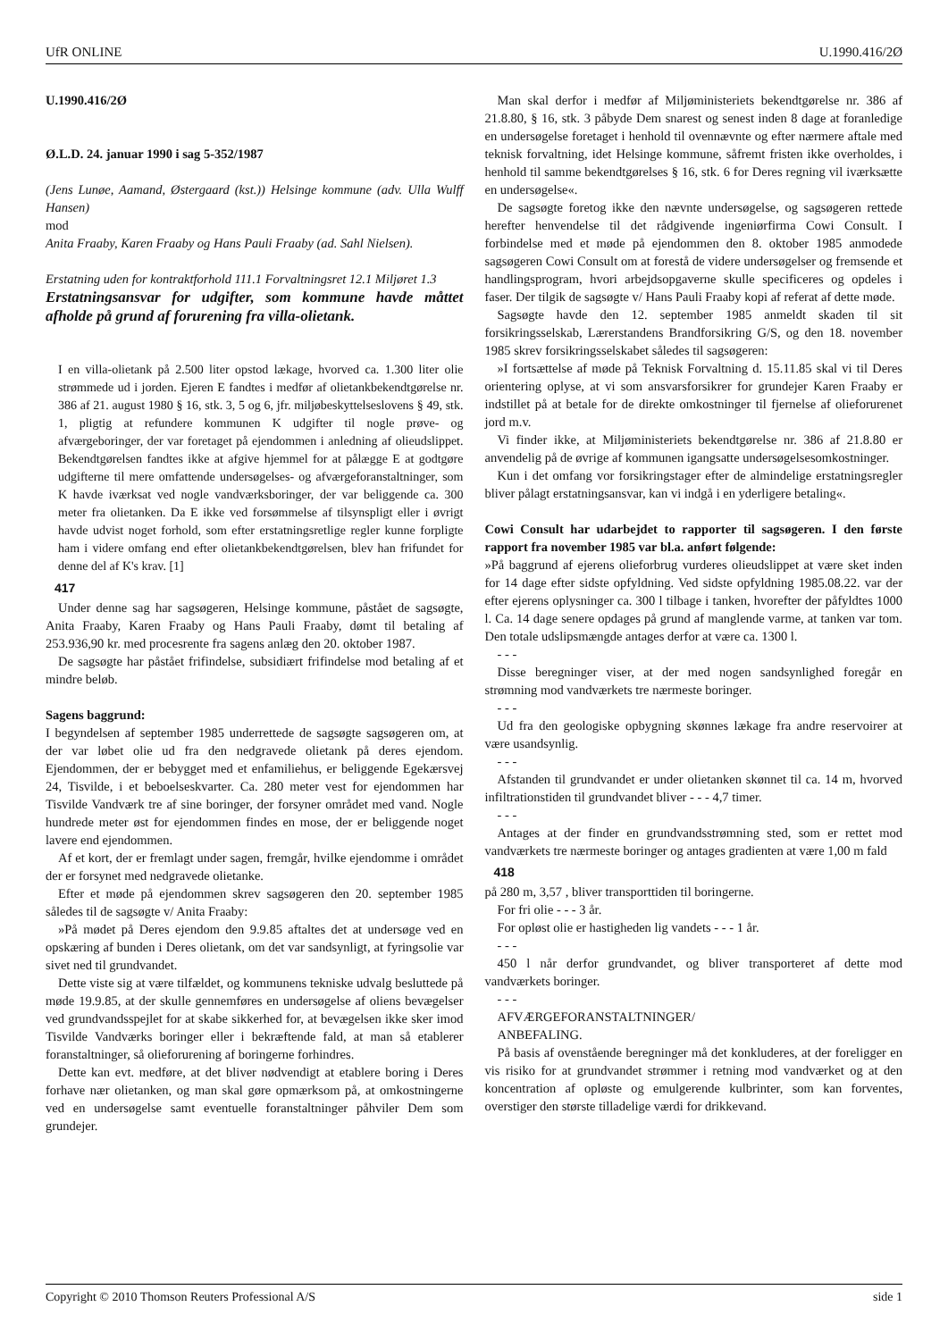UfR ONLINE U.1990.416/2Ø
U.1990.416/2Ø
Ø.L.D. 24. januar 1990 i sag 5-352/1987
(Jens Lunøe, Aamand, Østergaard (kst.)) Helsinge kommune (adv. Ulla Wulff Hansen)
mod
Anita Fraaby, Karen Fraaby og Hans Pauli Fraaby (ad. Sahl Nielsen).
Erstatning uden for kontraktforhold 111.1 Forvaltningsret 12.1 Miljøret 1.3
Erstatningsansvar for udgifter, som kommune havde måttet afholde på grund af forurening fra villa-olietank.
I en villa-olietank på 2.500 liter opstod lækage, hvorved ca. 1.300 liter olie strømmede ud i jorden. Ejeren E fandtes i medfør af olietankbekendtgørelse nr. 386 af 21. august 1980 § 16, stk. 3, 5 og 6, jfr. miljøbeskyttelseslovens § 49, stk. 1, pligtig at refundere kommunen K udgifter til nogle prøve- og afværgeboringer, der var foretaget på ejendommen i anledning af olieudslippet. Bekendtgørelsen fandtes ikke at afgive hjemmel for at pålægge E at godtgøre udgifterne til mere omfattende undersøgelses- og afværgeforanstaltninger, som K havde iværksat ved nogle vandværksboringer, der var beliggende ca. 300 meter fra olietanken. Da E ikke ved forsømmelse af tilsynspligt eller i øvrigt havde udvist noget forhold, som efter erstatningsretlige regler kunne forpligte ham i videre omfang end efter olietankbekendtgørelsen, blev han frifundet for denne del af K's krav. [1]
417
Under denne sag har sagsøgeren, Helsinge kommune, påstået de sagsøgte, Anita Fraaby, Karen Fraaby og Hans Pauli Fraaby, dømt til betaling af 253.936,90 kr. med procesrente fra sagens anlæg den 20. oktober 1987.
De sagsøgte har påstået frifindelse, subsidiært frifindelse mod betaling af et mindre beløb.
Sagens baggrund:
I begyndelsen af september 1985 underrettede de sagsøgte sagsøgeren om, at der var løbet olie ud fra den nedgravede olietank på deres ejendom. Ejendommen, der er bebygget med et enfamiliehus, er beliggende Egekærsvej 24, Tisvilde, i et beboelseskvarter. Ca. 280 meter vest for ejendommen har Tisvilde Vandværk tre af sine boringer, der forsyner området med vand. Nogle hundrede meter øst for ejendommen findes en mose, der er beliggende noget lavere end ejendommen.
Af et kort, der er fremlagt under sagen, fremgår, hvilke ejendomme i området der er forsynet med nedgravede olietanke.
Efter et møde på ejendommen skrev sagsøgeren den 20. september 1985 således til de sagsøgte v/ Anita Fraaby:
»På mødet på Deres ejendom den 9.9.85 aftaltes det at undersøge ved en opskæring af bunden i Deres olietank, om det var sandsynligt, at fyringsolie var sivet ned til grundvandet.
Dette viste sig at være tilfældet, og kommunens tekniske udvalg besluttede på møde 19.9.85, at der skulle gennemføres en undersøgelse af oliens bevægelser ved grundvandsspejlet for at skabe sikkerhed for, at bevægelsen ikke sker imod Tisvilde Vandværks boringer eller i bekræftende fald, at man så etablerer foranstaltninger, så olieforurening af boringerne forhindres.
Dette kan evt. medføre, at det bliver nødvendigt at etablere boring i Deres forhave nær olietanken, og man skal gøre opmærksom på, at omkostningerne ved en undersøgelse samt eventuelle foranstaltninger påhviler Dem som grundejer.
Man skal derfor i medfør af Miljøministeriets bekendtgørelse nr. 386 af 21.8.80, § 16, stk. 3 påbyde Dem snarest og senest inden 8 dage at foranledige en undersøgelse foretaget i henhold til ovennævnte og efter nærmere aftale med teknisk forvaltning, idet Helsinge kommune, såfremt fristen ikke overholdes, i henhold til samme bekendtgørelses § 16, stk. 6 for Deres regning vil iværksætte en undersøgelse«.
De sagsøgte foretog ikke den nævnte undersøgelse, og sagsøgeren rettede herefter henvendelse til det rådgivende ingeniørfirma Cowi Consult. I forbindelse med et møde på ejendommen den 8. oktober 1985 anmodede sagsøgeren Cowi Consult om at forestå de videre undersøgelser og fremsende et handlingsprogram, hvori arbejdsopgaverne skulle specificeres og opdeles i faser. Der tilgik de sagsøgte v/ Hans Pauli Fraaby kopi af referat af dette møde.
Sagsøgte havde den 12. september 1985 anmeldt skaden til sit forsikringsselskab, Lærerstandens Brandforsikring G/S, og den 18. november 1985 skrev forsikringsselskabet således til sagsøgeren:
»I fortsættelse af møde på Teknisk Forvaltning d. 15.11.85 skal vi til Deres orientering oplyse, at vi som ansvarsforsikrer for grundejer Karen Fraaby er indstillet på at betale for de direkte omkostninger til fjernelse af olieforurenet jord m.v.
Vi finder ikke, at Miljøministeriets bekendtgørelse nr. 386 af 21.8.80 er anvendelig på de øvrige af kommunen igangsatte undersøgelsesomkostninger.
Kun i det omfang vor forsikringstager efter de almindelige erstatningsregler bliver pålagt erstatningsansvar, kan vi indgå i en yderligere betaling«.
Cowi Consult har udarbejdet to rapporter til sagsøgeren. I den første rapport fra november 1985 var bl.a. anført følgende:
»På baggrund af ejerens olieforbrug vurderes olieudslippet at være sket inden for 14 dage efter sidste opfyldning. Ved sidste opfyldning 1985.08.22. var der efter ejerens oplysninger ca. 300 l tilbage i tanken, hvorefter der påfyldtes 1000 l. Ca. 14 dage senere opdages på grund af manglende varme, at tanken var tom. Den totale udslipsmængde antages derfor at være ca. 1300 l.
- - -
Disse beregninger viser, at der med nogen sandsynlighed foregår en strømning mod vandværkets tre nærmeste boringer.
- - -
Ud fra den geologiske opbygning skønnes lækage fra andre reservoirer at være usandsynlig.
- - -
Afstanden til grundvandet er under olietanken skønnet til ca. 14 m, hvorved infiltrationstiden til grundvandet bliver - - - 4,7 timer.
- - -
Antages at der finder en grundvandsstrømning sted, som er rettet mod vandværkets tre nærmeste boringer og antages gradienten at være 1,00 m fald
418
på 280 m, 3,57 , bliver transporttiden til boringerne.
For fri olie - - - 3 år.
For opløst olie er hastigheden lig vandets - - - 1 år.
- - -
450 l når derfor grundvandet, og bliver transporteret af dette mod vandværkets boringer.
- - -
AFVÆRGEFORANSTALTNINGER/
ANBEFALING.
På basis af ovenstående beregninger må det konkluderes, at der foreligger en vis risiko for at grundvandet strømmer i retning mod vandværket og at den koncentration af opløste og emulgerende kulbrinter, som kan forventes, overstiger den største tilladelige værdi for drikkevand.
Copyright © 2010 Thomson Reuters Professional A/S side 1